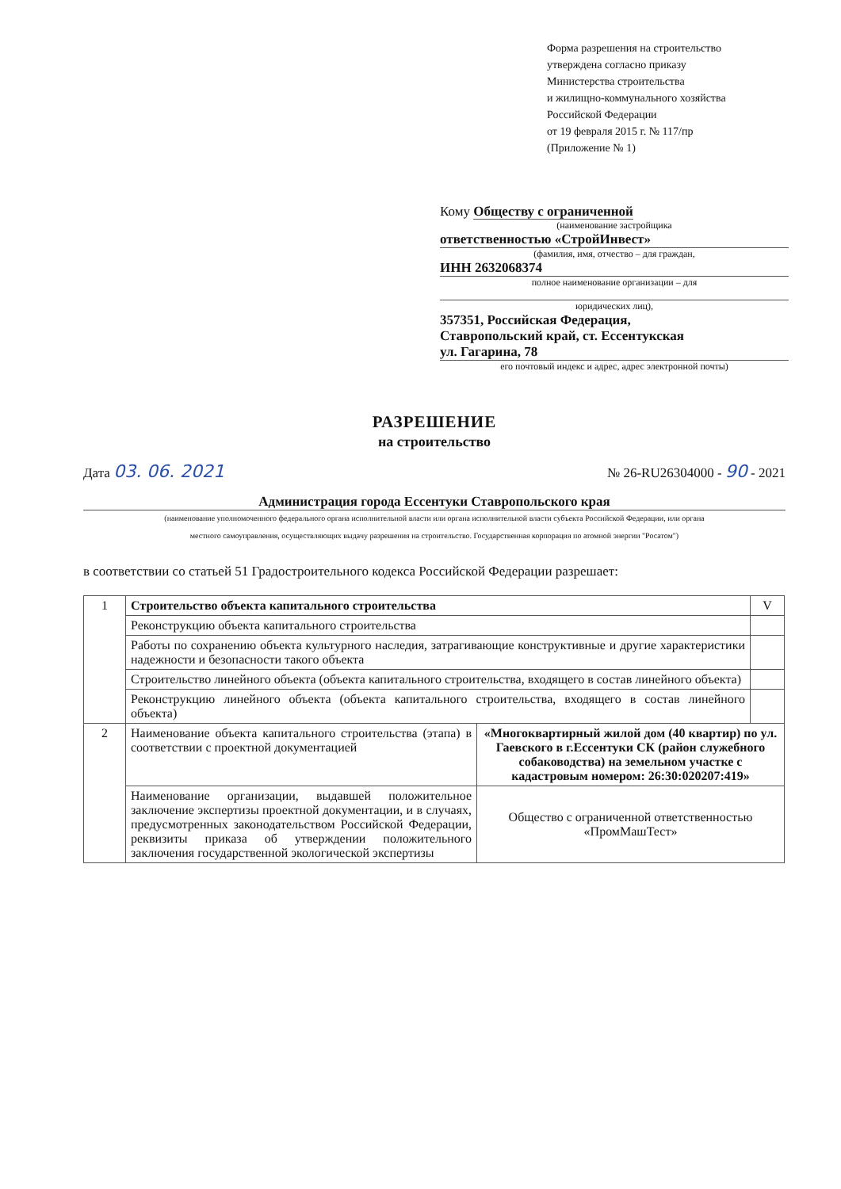Форма разрешения на строительство
утверждена согласно приказу
Министерства строительства
и жилищно-коммунального хозяйства
Российской Федерации
от 19 февраля 2015 г. № 117/пр
(Приложение № 1)
Кому Обществу с ограниченной
(наименование застройщика
ответственностью «СтройИнвест»
(фамилия, имя, отчество – для граждан,
ИНН 2632068374
полное наименование организации – для
юридических лиц),
357351, Российская Федерация,
Ставропольский край, ст. Ессентукская
ул. Гагарина, 78
его почтовый индекс и адрес, адрес электронной почты)
РАЗРЕШЕНИЕ
на строительство
Дата 03. 06. 2021 № 26-RU26304000 - 90 - 2021
Администрация города Ессентуки Ставропольского края
(наименование уполномоченного федерального органа исполнительной власти или органа исполнительной власти субъекта Российской Федерации, или органа
местного самоуправления, осуществляющих выдачу разрешения на строительство. Государственная корпорация по атомной энергии "Росатом")
в соответствии со статьей 51 Градостроительного кодекса Российской Федерации разрешает:
| 1 | Строительство объекта капитального строительства | | V |
| | Реконструкцию объекта капитального строительства | | |
| | Работы по сохранению объекта культурного наследия, затрагивающие конструктивные и другие характеристики надежности и безопасности такого объекта | | |
| | Строительство линейного объекта (объекта капитального строительства, входящего в состав линейного объекта) | | |
| | Реконструкцию линейного объекта (объекта капитального строительства, входящего в состав линейного объекта) | | |
| 2 | Наименование объекта капитального строительства (этапа) в соответствии с проектной документацией | «Многоквартирный жилой дом (40 квартир) по ул. Гаевского в г.Ессентуки СК (район служебного собаководства) на земельном участке с кадастровым номером: 26:30:020207:419» | |
| | Наименование организации, выдавшей положительное заключение экспертизы проектной документации, и в случаях, предусмотренных законодательством Российской Федерации, реквизиты приказа об утверждении положительного заключения государственной экологической экспертизы | Общество с ограниченной ответственностью «ПромМашТест» | |